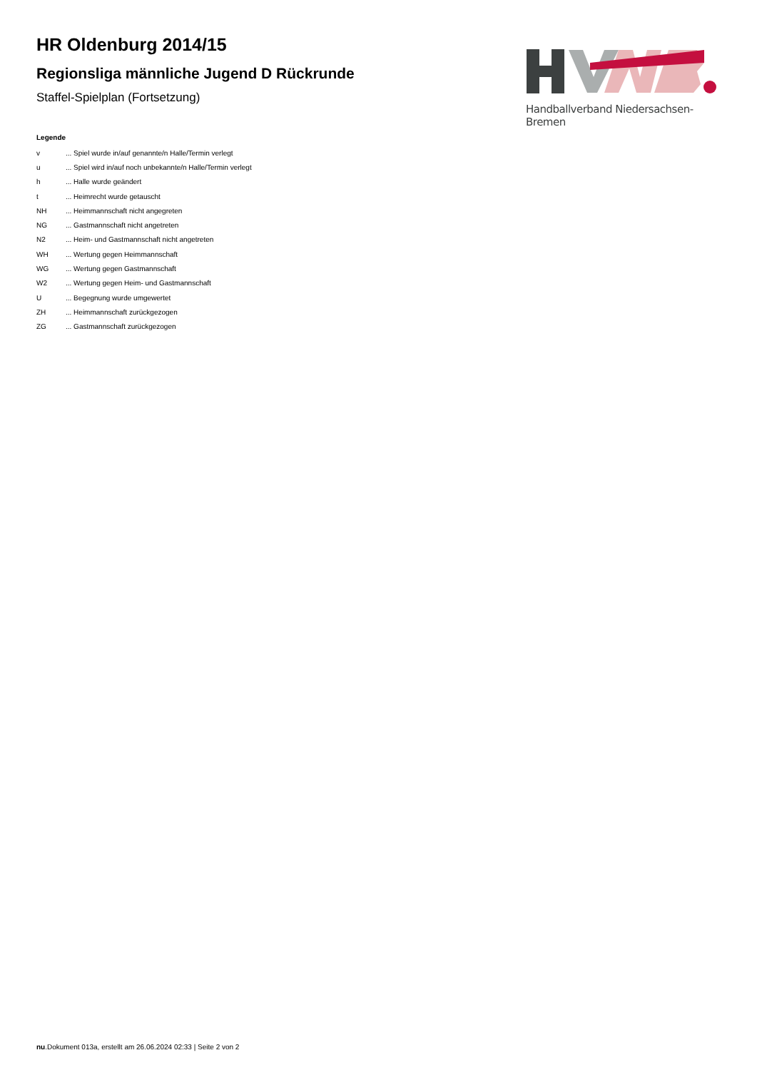Handballverband Niedersachsen-Bremen
HR Oldenburg 2014/15
Regionsliga männliche Jugend D Rückrunde
Staffel-Spielplan (Fortsetzung)
Legende
| v | ... Spiel wurde in/auf genannte/n Halle/Termin verlegt |
| u | ... Spiel wird in/auf noch unbekannte/n Halle/Termin verlegt |
| h | ... Halle wurde geändert |
| t | ... Heimrecht wurde getauscht |
| NH | ... Heimmannschaft nicht angegreten |
| NG | ... Gastmannschaft nicht angetreten |
| N2 | ... Heim- und Gastmannschaft nicht angetreten |
| WH | ... Wertung gegen Heimmannschaft |
| WG | ... Wertung gegen Gastmannschaft |
| W2 | ... Wertung gegen Heim- und Gastmannschaft |
| U | ... Begegnung wurde umgewertet |
| ZH | ... Heimmannschaft zurückgezogen |
| ZG | ... Gastmannschaft zurückgezogen |
nu.Dokument 013a, erstellt am 26.06.2024 02:33 | Seite 2 von 2